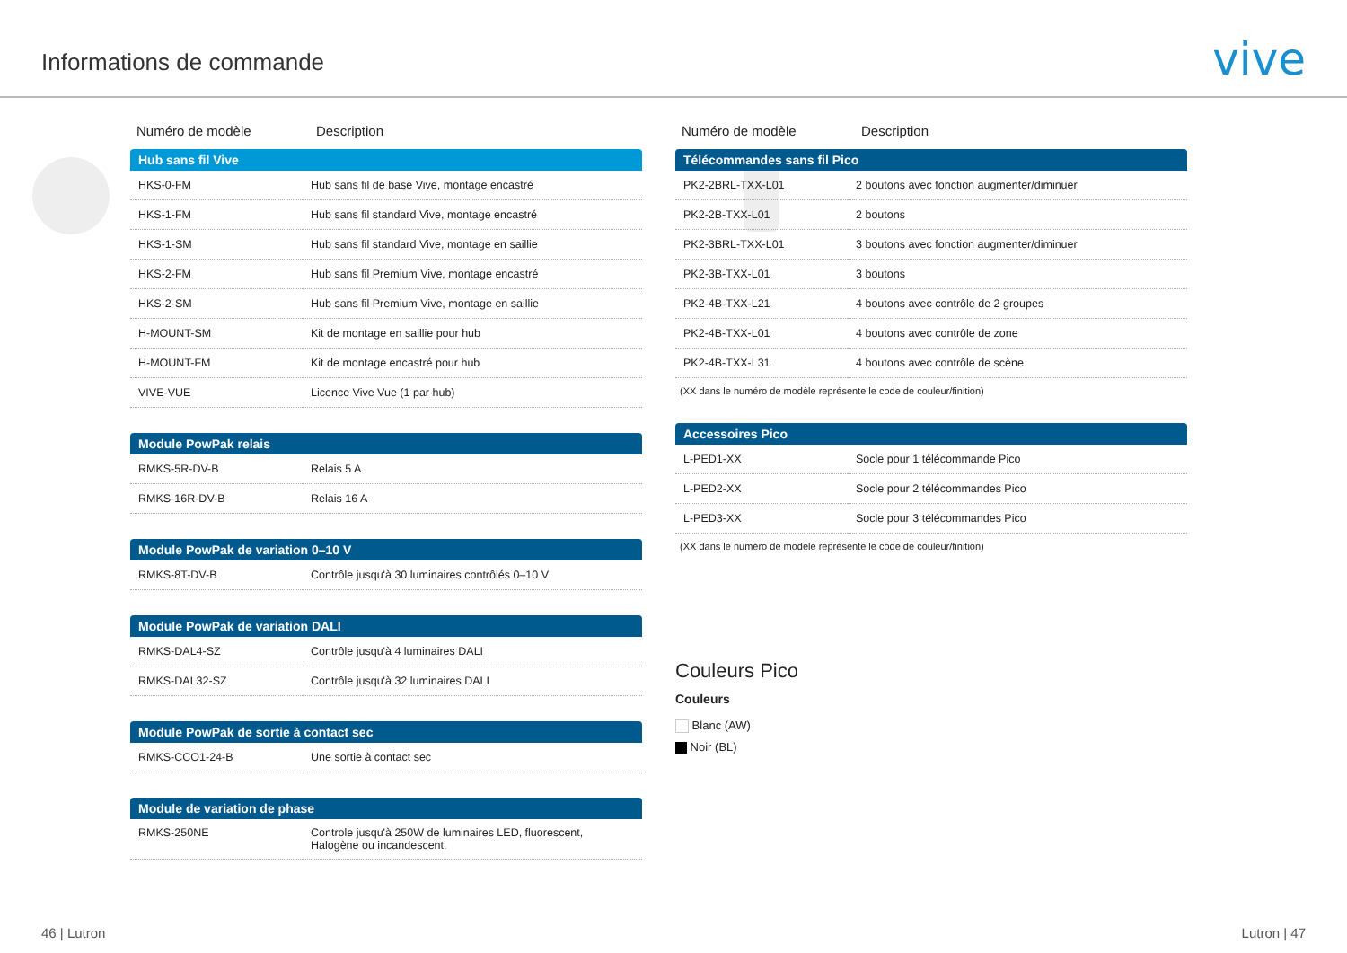Informations de commande
vive
Numéro de modèle Description
| Hub sans fil Vive | |
| HKS-0-FM | Hub sans fil de base Vive, montage encastré |
| HKS-1-FM | Hub sans fil standard Vive, montage encastré |
| HKS-1-SM | Hub sans fil standard Vive, montage en saillie |
| HKS-2-FM | Hub sans fil Premium Vive, montage encastré |
| HKS-2-SM | Hub sans fil Premium Vive, montage en saillie |
| H-MOUNT-SM | Kit de montage en saillie pour hub |
| H-MOUNT-FM | Kit de montage encastré pour hub |
| VIVE-VUE | Licence Vive Vue (1 par hub) |
| Module PowPak relais | |
| RMKS-5R-DV-B | Relais 5 A |
| RMKS-16R-DV-B | Relais 16 A |
| Module PowPak de variation 0–10 V | |
| RMKS-8T-DV-B | Contrôle jusqu'à 30 luminaires contrôlés 0–10 V |
| Module PowPak de variation DALI | |
| RMKS-DAL4-SZ | Contrôle jusqu'à 4 luminaires DALI |
| RMKS-DAL32-SZ | Contrôle jusqu'à 32 luminaires DALI |
| Module PowPak de sortie à contact sec | |
| RMKS-CCO1-24-B | Une sortie à contact sec |
| Module de variation de phase | |
| RMKS-250NE | Controle jusqu'à 250W de luminaires LED, fluorescent, Halogène ou incandescent. |
Numéro de modèle Description
| Télécommandes sans fil Pico | |
| PK2-2BRL-TXX-L01 | 2 boutons avec fonction augmenter/diminuer |
| PK2-2B-TXX-L01 | 2 boutons |
| PK2-3BRL-TXX-L01 | 3 boutons avec fonction augmenter/diminuer |
| PK2-3B-TXX-L01 | 3 boutons |
| PK2-4B-TXX-L21 | 4 boutons avec contrôle de 2 groupes |
| PK2-4B-TXX-L01 | 4 boutons avec contrôle de zone |
| PK2-4B-TXX-L31 | 4 boutons avec contrôle de scène |
(XX dans le numéro de modèle représente le code de couleur/finition)
| Accessoires Pico | |
| L-PED1-XX | Socle pour 1 télécommande Pico |
| L-PED2-XX | Socle pour 2 télécommandes Pico |
| L-PED3-XX | Socle pour 3 télécommandes Pico |
(XX dans le numéro de modèle représente le code de couleur/finition)
Couleurs Pico
Couleurs
Blanc (AW)
Noir (BL)
46 | Lutron Lutron | 47